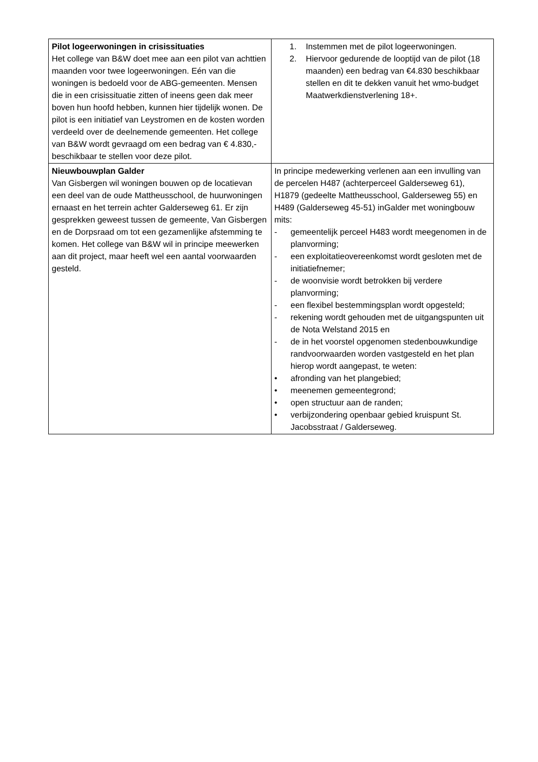| Pilot logeerwoningen in crisissituaties Het college van B&W doet mee aan een pilot van achttien maanden voor twee logeerwoningen. Eén van die woningen is bedoeld voor de ABG-gemeenten. Mensen die in een crisissituatie zitten of ineens geen dak meer boven hun hoofd hebben, kunnen hier tijdelijk wonen. De pilot is een initiatief van Leystromen en de kosten worden verdeeld over de deelnemende gemeenten. Het college van B&W wordt gevraagd om een bedrag van € 4.830,- beschikbaar te stellen voor deze pilot. | 1. Instemmen met de pilot logeerwoningen. 2. Hiervoor gedurende de looptijd van de pilot (18 maanden) een bedrag van €4.830 beschikbaar stellen en dit te dekken vanuit het wmo-budget Maatwerkdienstverlening 18+. |
| Nieuwbouwplan Galder Van Gisbergen wil woningen bouwen op de locatievan een deel van de oude Mattheusschool, de huurwoningen ernaast en het terrein achter Galderseweg 61. Er zijn gesprekken geweest tussen de gemeente, Van Gisbergen en de Dorpsraad om tot een gezamenlijke afstemming te komen. Het college van B&W wil in principe meewerken aan dit project, maar heeft wel een aantal voorwaarden gesteld. | In principe medewerking verlenen aan een invulling van de percelen H487 (achterperceel Galderseweg 61), H1879 (gedeelte Mattheusschool, Galderseweg 55) en H489 (Galderseweg 45-51) inGalder met woningbouw mits: - gemeentelijk perceel H483 wordt meegenomen in de planvorming; - een exploitatieovereenkomst wordt gesloten met de initiatiefnemer; - de woonvisie wordt betrokken bij verdere planvorming; - een flexibel bestemmingsplan wordt opgesteld; - rekening wordt gehouden met de uitgangspunten uit de Nota Welstand 2015 en - de in het voorstel opgenomen stedenbouwkundige randvoorwaarden worden vastgesteld en het plan hierop wordt aangepast, te weten: • afronding van het plangebied; • meenemen gemeentegrond; • open structuur aan de randen; • verbijzondering openbaar gebied kruispunt St. Jacobsstraat / Galderseweg. |